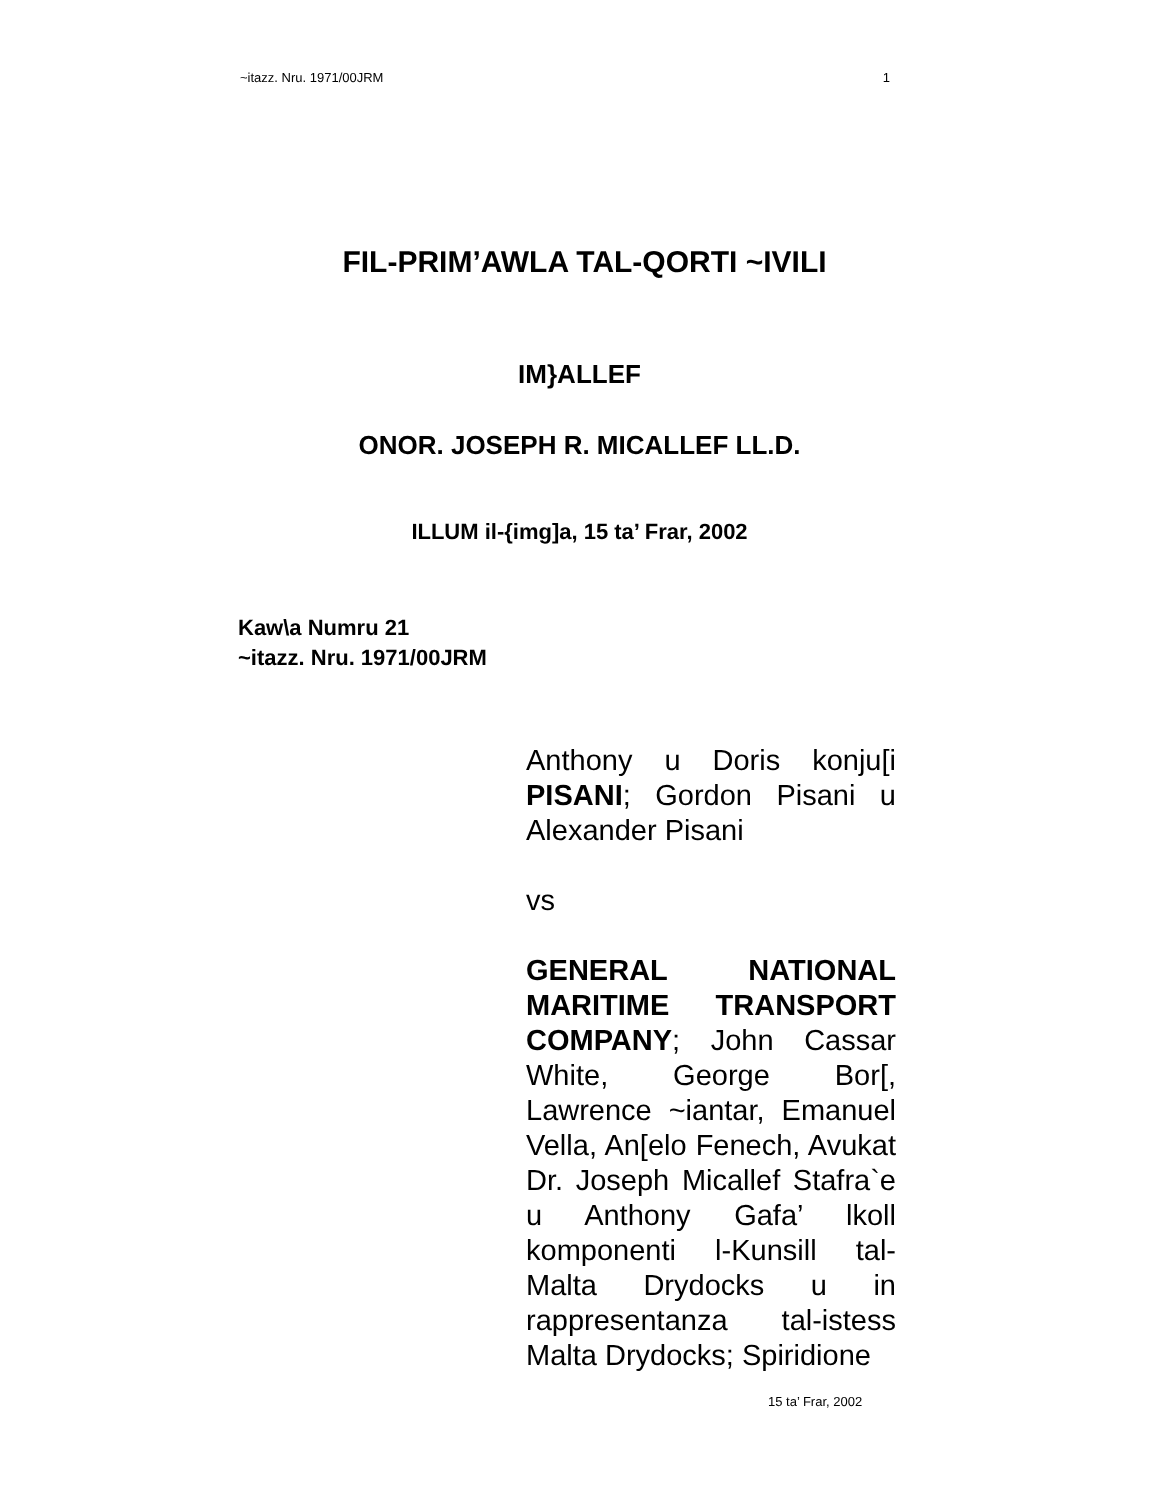~itazz. Nru. 1971/00JRM 1
FIL-PRIM’AWLA TAL-QORTI ~IVILI
IM}ALLEF
ONOR. JOSEPH R. MICALLEF LL.D.
ILLUM il-{img]a, 15 ta’ Frar, 2002
Kaw\a Numru 21
~itazz. Nru. 1971/00JRM
Anthony u Doris konju[i PISANI; Gordon Pisani u Alexander Pisani
vs
GENERAL NATIONAL MARITIME TRANSPORT COMPANY; John Cassar White, George Bor[, Lawrence ~iantar, Emanuel Vella, An[elo Fenech, Avukat Dr. Joseph Micallef Stafra`e u Anthony Gafa’ lkoll komponenti l-Kunsill tal-Malta Drydocks u in rappresentanza tal-istess Malta Drydocks; Spiridione
15 ta’ Frar, 2002